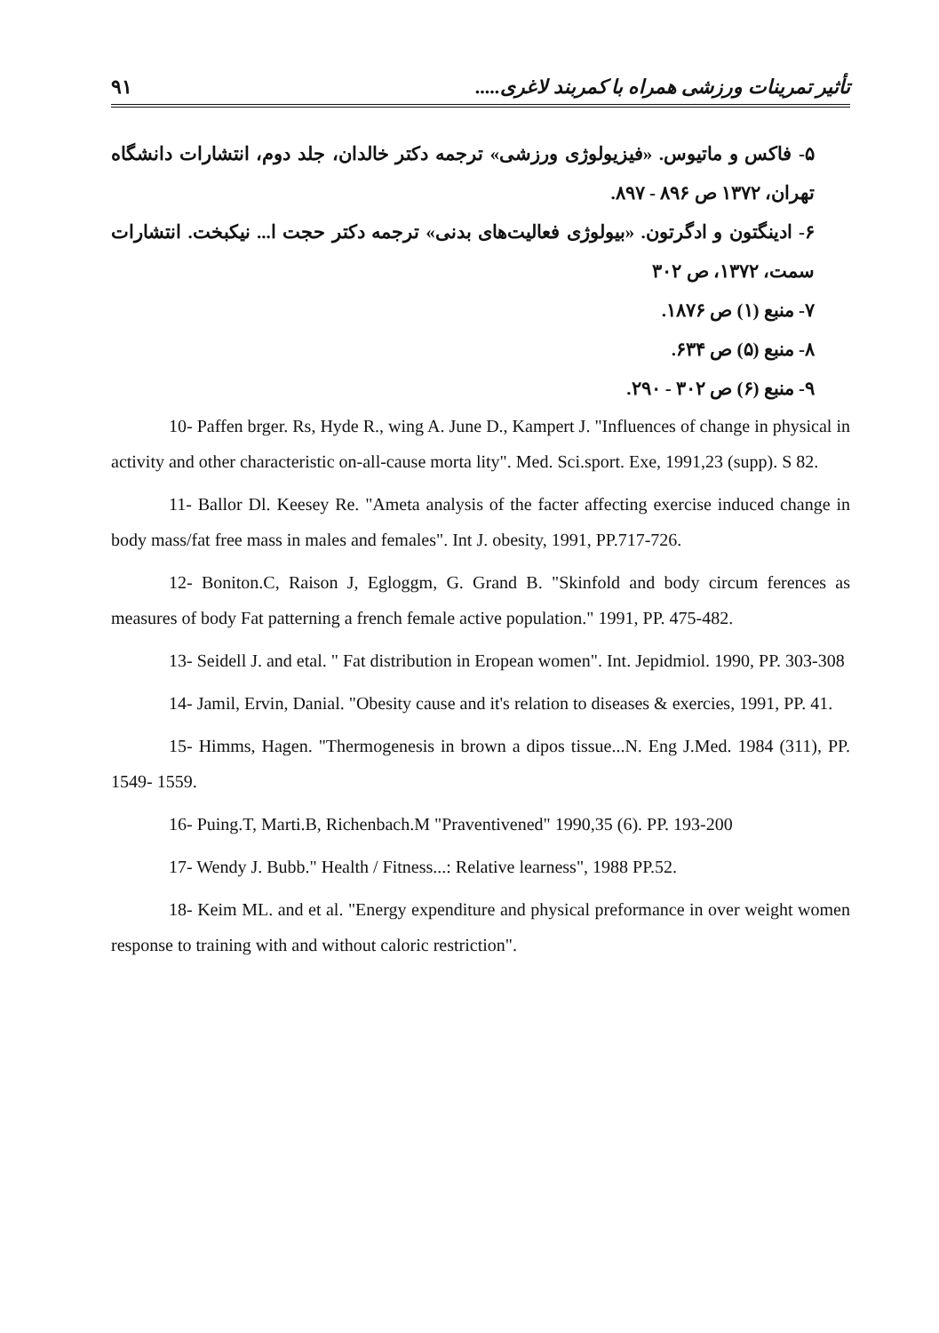۹۱ تأثیر تمرینات ورزشی همراه با کمربند لاغری.....
۵- فاکس و ماتیوس. «فیزیولوژی ورزشی» ترجمه دکتر خالدان، جلد دوم، انتشارات دانشگاه تهران، ۱۳۷۲ ص ۸۹۶ - ۸۹۷.
۶- ادینگتون و ادگرتون. «بیولوژی فعالیت‌های بدنی» ترجمه دکتر حجت ا... نیکبخت. انتشارات سمت، ۱۳۷۲، ص ۳۰۲
۷- منبع (۱) ص ۱۸۷۶.
۸- منبع (۵) ص ۶۳۴.
۹- منبع (۶) ص ۳۰۲ - ۲۹۰.
10- Paffen brger. Rs, Hyde R., wing A. June D., Kampert J. "Influences of change in physical in activity and other characteristic on-all-cause morta lity". Med. Sci.sport. Exe, 1991,23 (supp). S 82.
11- Ballor Dl. Keesey Re. "Ameta analysis of the facter affecting exercise induced change in body mass/fat free mass in males and females". Int J. obesity, 1991, PP.717-726.
12- Boniton.C, Raison J, Egloggm, G. Grand B. "Skinfold and body circum ferences as measures of body Fat patterning a french female active population." 1991, PP. 475-482.
13- Seidell J. and etal. " Fat distribution in Eropean women". Int. Jepidmiol. 1990, PP. 303-308
14- Jamil, Ervin, Danial. "Obesity cause and it's relation to diseases & exercies, 1991, PP. 41.
15- Himms, Hagen. "Thermogenesis in brown a dipos tissue...N. Eng J.Med. 1984 (311), PP. 1549- 1559.
16- Puing.T, Marti.B, Richenbach.M "Praventivened" 1990,35 (6). PP. 193-200
17- Wendy J. Bubb." Health / Fitness...: Relative learness", 1988 PP.52.
18- Keim ML. and et al. "Energy expenditure and physical preformance in over weight women response to training with and without caloric restriction".